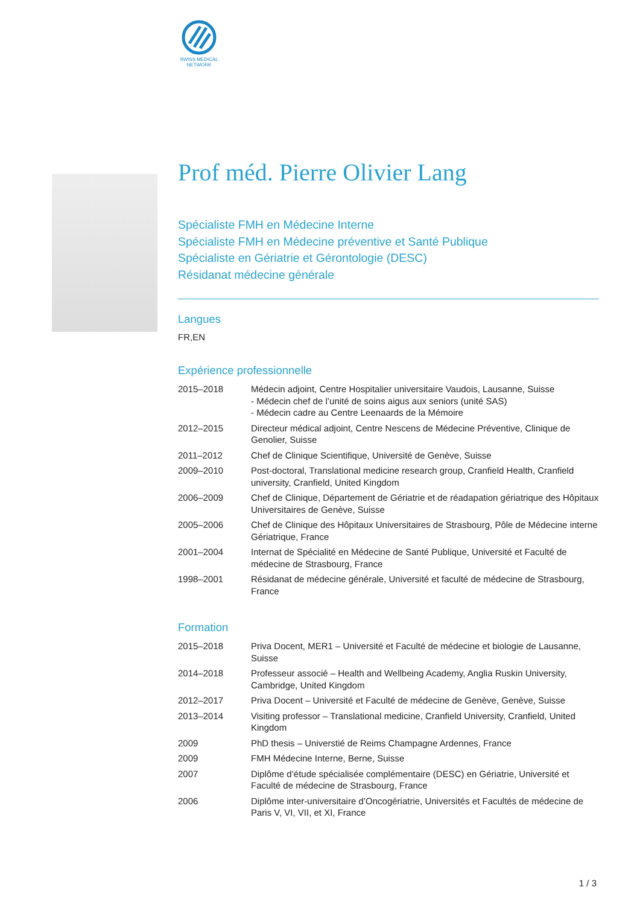SWISS MEDICAL
NETWORK
Prof méd. Pierre Olivier Lang
Spécialiste FMH en Médecine Interne
Spécialiste FMH en Médecine préventive et Santé Publique
Spécialiste en Gériatrie et Gérontologie (DESC)
Résidanat médecine générale
Langues
FR,EN
Expérience professionnelle
| 2015–2018 | Médecin adjoint, Centre Hospitalier universitaire Vaudois, Lausanne, Suisse - Médecin chef de l’unité de soins aigus aux seniors (unité SAS) - Médecin cadre au Centre Leenaards de la Mémoire |
| 2012–2015 | Directeur médical adjoint, Centre Nescens de Médecine Préventive, Clinique de Genolier, Suisse |
| 2011–2012 | Chef de Clinique Scientifique, Université de Genève, Suisse |
| 2009–2010 | Post-doctoral, Translational medicine research group, Cranfield Health, Cranfield university, Cranfield, United Kingdom |
| 2006–2009 | Chef de Clinique, Département de Gériatrie et de réadapation gériatrique des Hôpitaux Universitaires de Genève, Suisse |
| 2005–2006 | Chef de Clinique des Hôpitaux Universitaires de Strasbourg, Pôle de Médecine interne Gériatrique, France |
| 2001–2004 | Internat de Spécialité en Médecine de Santé Publique, Université et Faculté de médecine de Strasbourg, France |
| 1998–2001 | Résidanat de médecine générale, Université et faculté de médecine de Strasbourg, France |
Formation
| 2015–2018 | Priva Docent, MER1 – Université et Faculté de médecine et biologie de Lausanne, Suisse |
| 2014–2018 | Professeur associé – Health and Wellbeing Academy, Anglia Ruskin University, Cambridge, United Kingdom |
| 2012–2017 | Priva Docent – Université et Faculté de médecine de Genève, Genève, Suisse |
| 2013–2014 | Visiting professor – Translational medicine, Cranfield University, Cranfield, United Kingdom |
| 2009 | PhD thesis – Universtié de Reims Champagne Ardennes, France |
| 2009 | FMH Médecine Interne, Berne, Suisse |
| 2007 | Diplôme d’étude spécialisée complémentaire (DESC) en Gériatrie, Université et Faculté de médecine de Strasbourg, France |
| 2006 | Diplôme inter-universitaire d’Oncogériatrie, Universités et Facultés de médecine de Paris V, VI, VII, et XI, France |
1 / 3